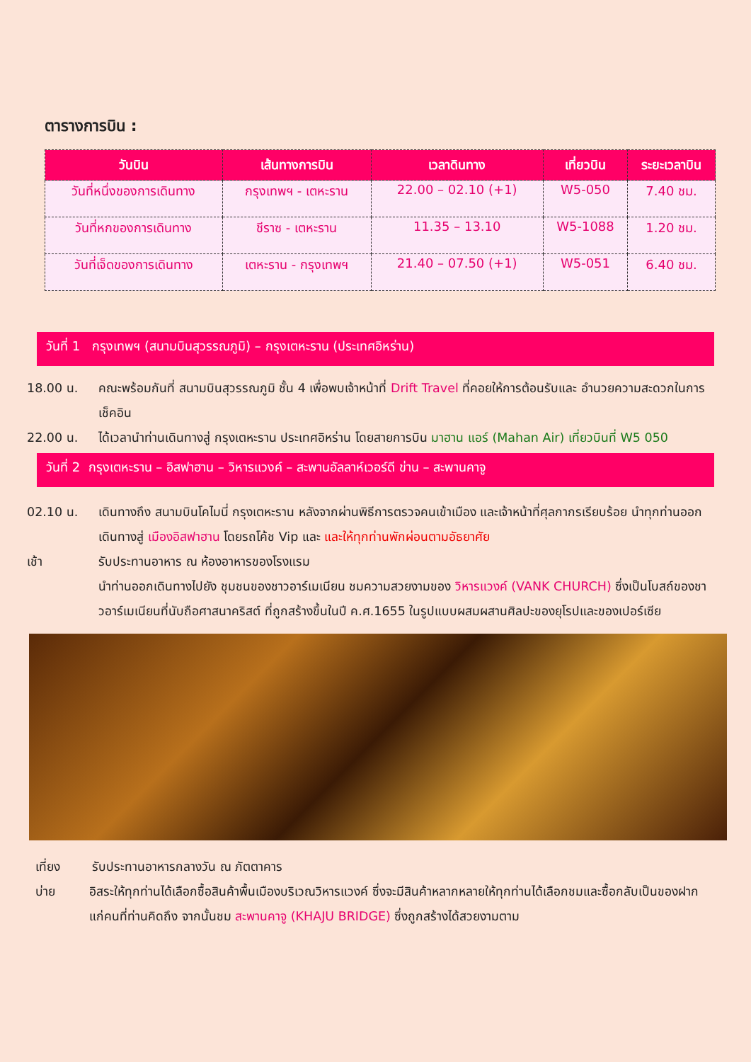ตารางการบิน :
| วันบิน | เส้นทางการบิน | เวลาดินทาง | เที่ยวบิน | ระยะเวลาบิน |
| --- | --- | --- | --- | --- |
| วันที่หนึ่งของการเดินทาง | กรุงเทพฯ - เตหะราน | 22.00 – 02.10 (+1) | W5-050 | 7.40 ชม. |
| วันที่หกของการเดินทาง | ชีราซ - เตหะราน | 11.35 – 13.10 | W5-1088 | 1.20 ชม. |
| วันที่เจ็ดของการเดินทาง | เตหะราน - กรุงเทพฯ | 21.40 – 07.50 (+1) | W5-051 | 6.40 ชม. |
วันที่ 1 กรุงเทพฯ (สนามบินสุวรรณภูมิ) – กรุงเตหะราน (ประเทศอิหร่าน)
18.00 น. คณะพร้อมกันที่ สนามบินสุวรรณภูมิ ชั้น 4 เพื่อพบเจ้าหน้าที่ Drift Travel ที่คอยให้การต้อนรับและ อำนวยความสะดวกในการเช็คอิน
22.00 น. ได้เวลานำท่านเดินทางสู่ กรุงเตหะราน ประเทศอิหร่าน โดยสายการบิน มาฮาน แอร์ (Mahan Air) เที่ยวบินที่ W5 050
วันที่ 2 กรุงเตหะราน – อิสฟาฮาน – วิหารแวงค์ – สะพานอัลลาห์เวอร์ดี ข่าน – สะพานคาจู
02.10 น. เดินทางถึง สนามบินโคไมนี่ กรุงเตหะราน หลังจากผ่านพิธีการตรวจคนเข้าเมือง และเจ้าหน้าที่ศุลกากรเรียบร้อย นำทุกท่านออกเดินทางสู่ เมืองอิสฟาฮาน โดยรถโค้ช Vip และ และให้ทุกท่านพักผ่อนตามอัธยาศัย
เช้า รับประทานอาหาร ณ ห้องอาหารของโรงแรม
นำท่านออกเดินทางไปยัง ชุมชนของชาวอาร์เมเนียน ชมความสวยงามของ วิหารแวงค์ (VANK CHURCH) ซึ่งเป็นโบสถ์ของชาวอาร์เมเนียนที่นับถือศาสนาคริสต์ ที่ถูกสร้างขึ้นในปี ค.ศ.1655 ในรูปแบบผสมผสานศิลปะของยุโรปและของเปอร์เซีย
เที่ยง รับประทานอาหารกลางวัน ณ ภัตตาคาร
บ่าย อิสระให้ทุกท่านได้เลือกซื้อสินค้าพื้นเมืองบริเวณวิหารแวงค์ ซึ่งจะมีสินค้าหลากหลายให้ทุกท่านได้เลือกชมและซื้อกลับเป็นของฝากแก่คนที่ท่านคิดถึง จากนั้นชม สะพานคาจู (KHAJU BRIDGE) ซึ่งถูกสร้างได้สวยงามตาม